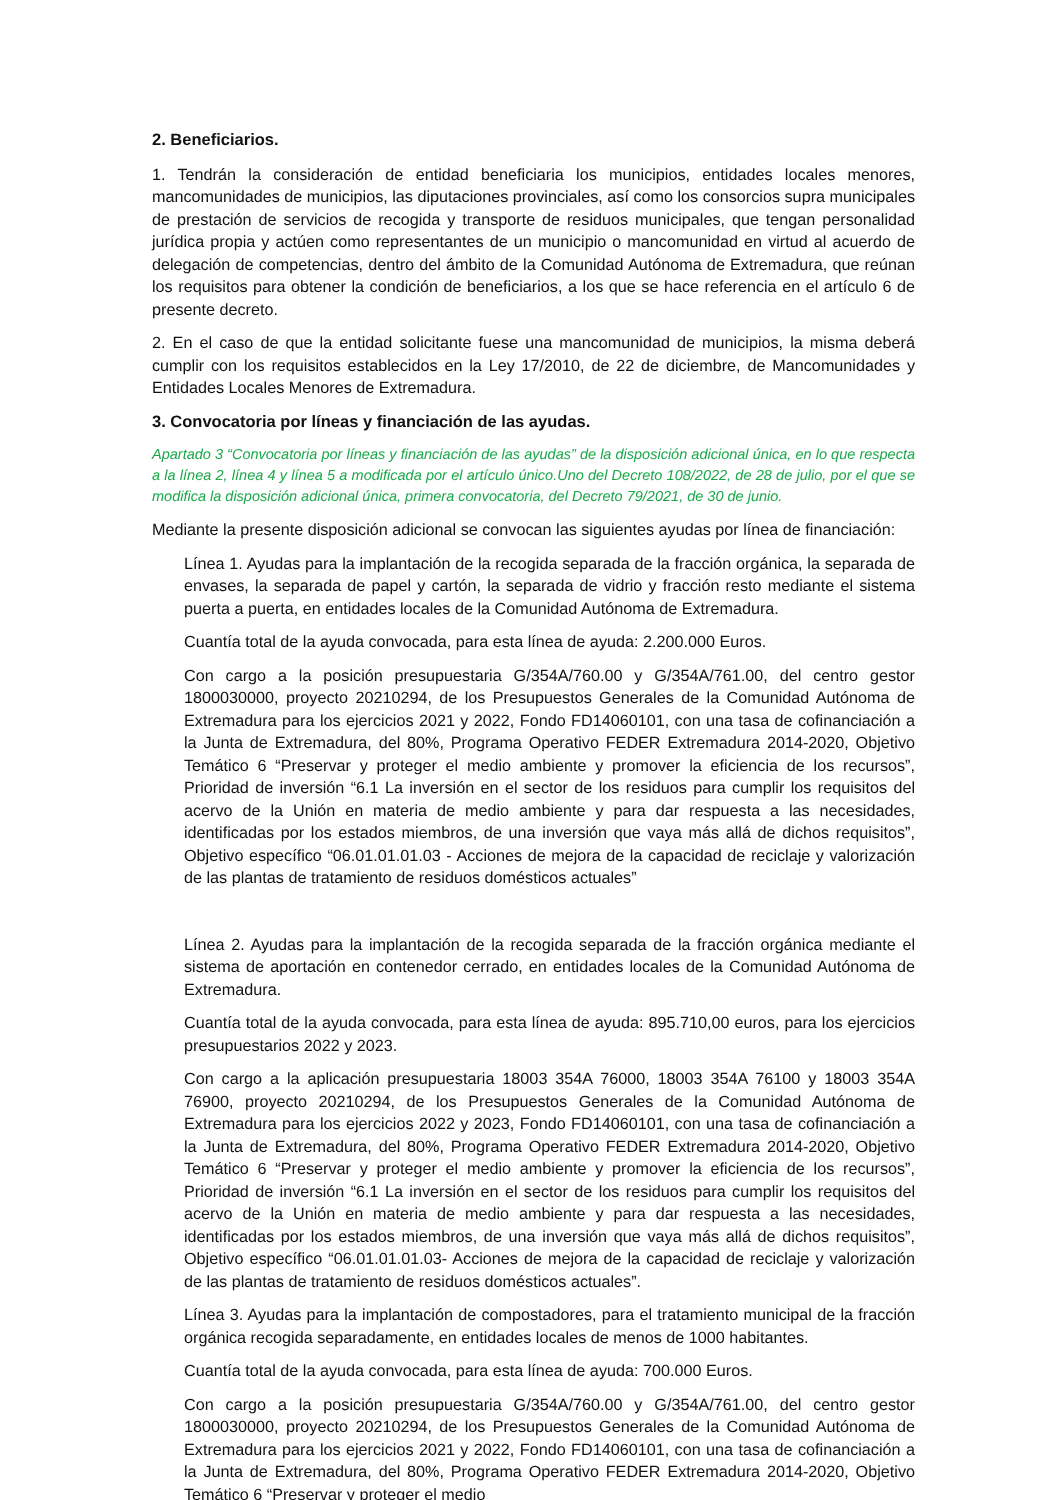2. Beneficiarios.
1. Tendrán la consideración de entidad beneficiaria los municipios, entidades locales menores, mancomunidades de municipios, las diputaciones provinciales, así como los consorcios supra municipales de prestación de servicios de recogida y transporte de residuos municipales, que tengan personalidad jurídica propia y actúen como representantes de un municipio o mancomunidad en virtud al acuerdo de delegación de competencias, dentro del ámbito de la Comunidad Autónoma de Extremadura, que reúnan los requisitos para obtener la condición de beneficiarios, a los que se hace referencia en el artículo 6 de presente decreto.
2. En el caso de que la entidad solicitante fuese una mancomunidad de municipios, la misma deberá cumplir con los requisitos establecidos en la Ley 17/2010, de 22 de diciembre, de Mancomunidades y Entidades Locales Menores de Extremadura.
3. Convocatoria por líneas y financiación de las ayudas.
Apartado 3 “Convocatoria por líneas y financiación de las ayudas” de la disposición adicional única, en lo que respecta a la línea 2, línea 4 y línea 5 a modificada por el artículo único.Uno del Decreto 108/2022, de 28 de julio, por el que se modifica la disposición adicional única, primera convocatoria, del Decreto 79/2021, de 30 de junio.
Mediante la presente disposición adicional se convocan las siguientes ayudas por línea de financiación:
Línea 1. Ayudas para la implantación de la recogida separada de la fracción orgánica, la separada de envases, la separada de papel y cartón, la separada de vidrio y fracción resto mediante el sistema puerta a puerta, en entidades locales de la Comunidad Autónoma de Extremadura.
Cuantía total de la ayuda convocada, para esta línea de ayuda: 2.200.000 Euros.
Con cargo a la posición presupuestaria G/354A/760.00 y G/354A/761.00, del centro gestor 1800030000, proyecto 20210294, de los Presupuestos Generales de la Comunidad Autónoma de Extremadura para los ejercicios 2021 y 2022, Fondo FD14060101, con una tasa de cofinanciación a la Junta de Extremadura, del 80%, Programa Operativo FEDER Extremadura 2014-2020, Objetivo Temático 6 “Preservar y proteger el medio ambiente y promover la eficiencia de los recursos”, Prioridad de inversión “6.1 La inversión en el sector de los residuos para cumplir los requisitos del acervo de la Unión en materia de medio ambiente y para dar respuesta a las necesidades, identificadas por los estados miembros, de una inversión que vaya más allá de dichos requisitos”, Objetivo específico “06.01.01.01.03 - Acciones de mejora de la capacidad de reciclaje y valorización de las plantas de tratamiento de residuos domésticos actuales”
Línea 2. Ayudas para la implantación de la recogida separada de la fracción orgánica mediante el sistema de aportación en contenedor cerrado, en entidades locales de la Comunidad Autónoma de Extremadura.
Cuantía total de la ayuda convocada, para esta línea de ayuda: 895.710,00 euros, para los ejercicios presupuestarios 2022 y 2023.
Con cargo a la aplicación presupuestaria 18003 354A 76000, 18003 354A 76100 y 18003 354A 76900, proyecto 20210294, de los Presupuestos Generales de la Comunidad Autónoma de Extremadura para los ejercicios 2022 y 2023, Fondo FD14060101, con una tasa de cofinanciación a la Junta de Extremadura, del 80%, Programa Operativo FEDER Extremadura 2014-2020, Objetivo Temático 6 “Preservar y proteger el medio ambiente y promover la eficiencia de los recursos”, Prioridad de inversión “6.1 La inversión en el sector de los residuos para cumplir los requisitos del acervo de la Unión en materia de medio ambiente y para dar respuesta a las necesidades, identificadas por los estados miembros, de una inversión que vaya más allá de dichos requisitos”, Objetivo específico “06.01.01.01.03- Acciones de mejora de la capacidad de reciclaje y valorización de las plantas de tratamiento de residuos domésticos actuales”.
Línea 3. Ayudas para la implantación de compostadores, para el tratamiento municipal de la fracción orgánica recogida separadamente, en entidades locales de menos de 1000 habitantes.
Cuantía total de la ayuda convocada, para esta línea de ayuda: 700.000 Euros.
Con cargo a la posición presupuestaria G/354A/760.00 y G/354A/761.00, del centro gestor 1800030000, proyecto 20210294, de los Presupuestos Generales de la Comunidad Autónoma de Extremadura para los ejercicios 2021 y 2022, Fondo FD14060101, con una tasa de cofinanciación a la Junta de Extremadura, del 80%, Programa Operativo FEDER Extremadura 2014-2020, Objetivo Temático 6 “Preservar y proteger el medio